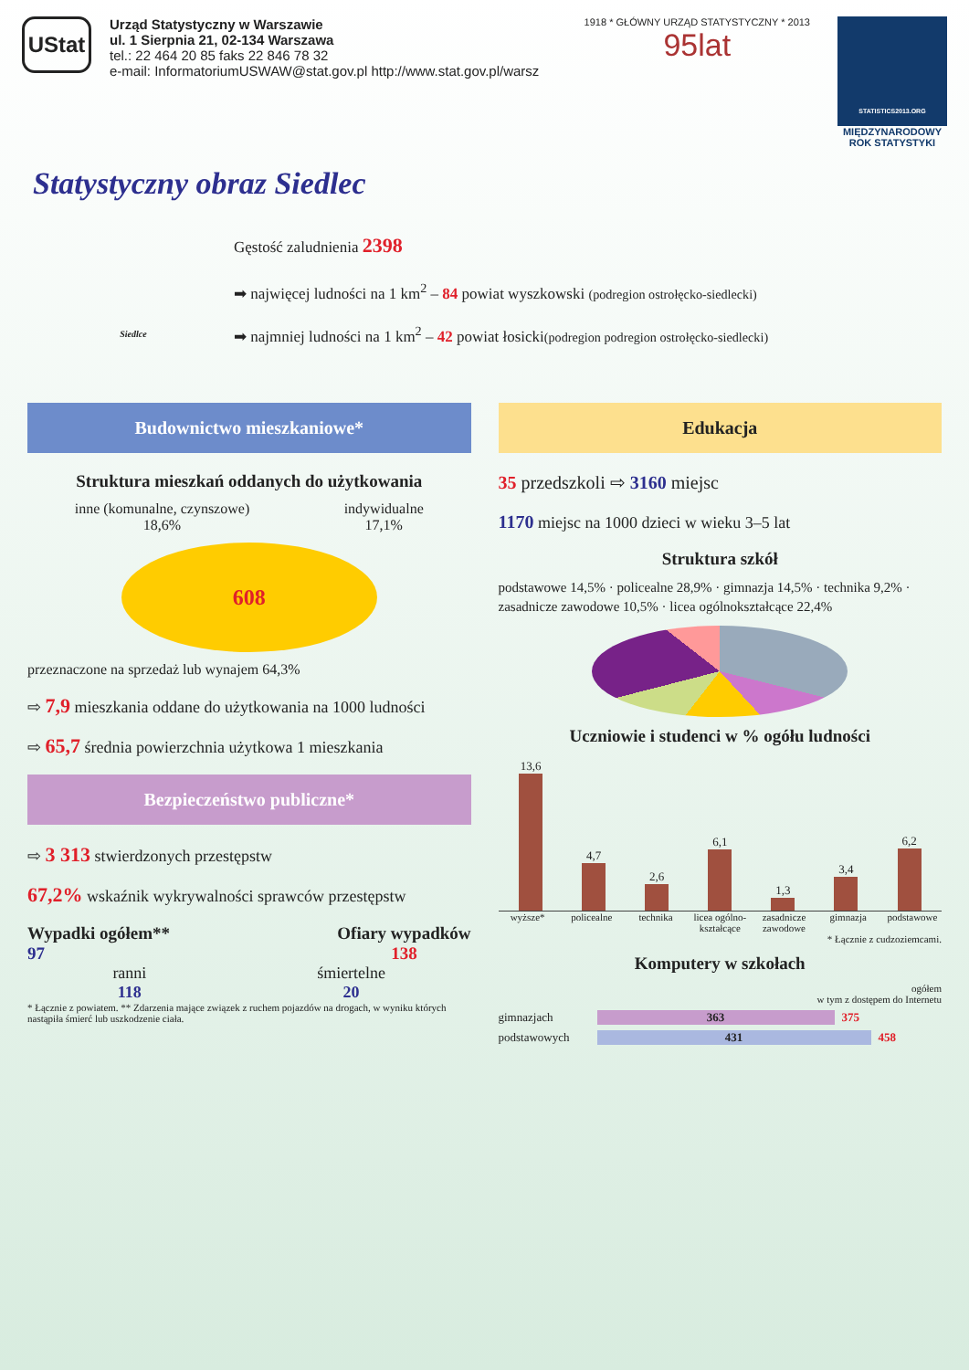UStat
Urząd Statystyczny w Warszawie
ul. 1 Sierpnia 21, 02-134 Warszawa
tel.: 22 464 20 85 faks 22 846 78 32
e-mail: InformatoriumUSWAW@stat.gov.pl http://www.stat.gov.pl/warsz
1918 * GŁÓWNY URZĄD STATYSTYCZNY * 2013
95lat
STATISTICS2013.ORG
MIĘDZYNARODOWY ROK STATYSTYKI
Statystyczny obraz Siedlec
Siedlce
Gęstość zaludnienia 2398
➡ najwięcej ludności na 1 km<sup>2</sup> – 84 powiat wyszkowski (podregion ostrołęcko-siedlecki)
➡ najmniej ludności na 1 km<sup>2</sup> – 42 powiat łosicki(podregion podregion ostrołęcko-siedlecki)
Budownictwo mieszkaniowe*
Struktura mieszkań oddanych do użytkowania
inne (komunalne, czynszowe)
18,6%
indywidualne
17,1%
608
przeznaczone na sprzedaż lub wynajem 64,3%
⇨ 7,9 mieszkania oddane do użytkowania na 1000 ludności
⇨ 65,7 średnia powierzchnia użytkowa 1 mieszkania
Bezpieczeństwo publiczne*
⇨ 3 313 stwierdzonych przestępstw
67,2% wskaźnik wykrywalności sprawców przestępstw
Wypadki ogółem**
97
Ofiary wypadków
138
ranni
118
śmiertelne
20
* Łącznie z powiatem. ** Zdarzenia mające związek z ruchem pojazdów na drogach, w wyniku których nastąpiła śmierć lub uszkodzenie ciała.
Edukacja
35 przedszkoli ⇨ 3160 miejsc
1170 miejsc na 1000 dzieci w wieku 3–5 lat
Struktura szkół
podstawowe 14,5% · policealne 28,9% · gimnazja 14,5% · technika 9,2% · zasadnicze zawodowe 10,5% · licea ogólnokształcące 22,4%
Uczniowie i studenci w % ogółu ludności
13,6
4,7
2,6
6,1
1,3
3,4
6,2
wyższe* policealne technika licea ogólno-kształcące zasadnicze zawodowe gimnazja podstawowe
* Łącznie z cudzoziemcami.
Komputery w szkołach
ogółem
w tym z dostępem do Internetu
gimnazjach 363 375
podstawowych 431 458